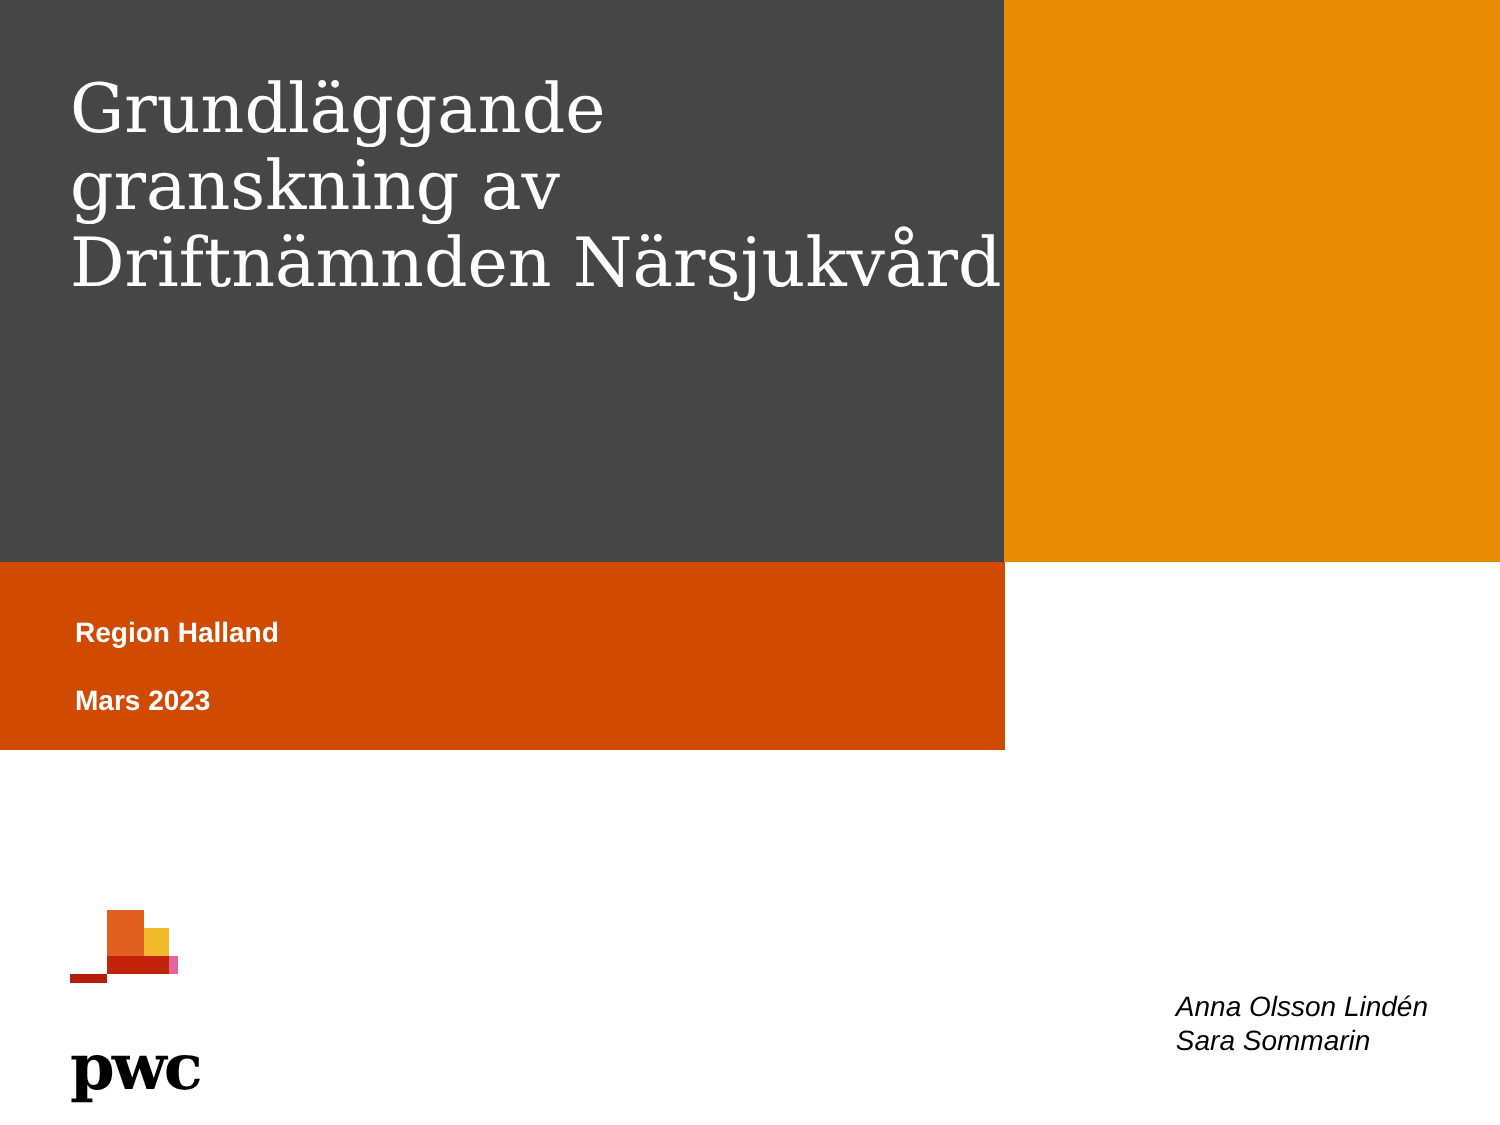Grundläggande granskning av Driftnämnden Närsjukvård
Region Halland
Mars 2023
pwc
Anna Olsson Lindén
Sara Sommarin